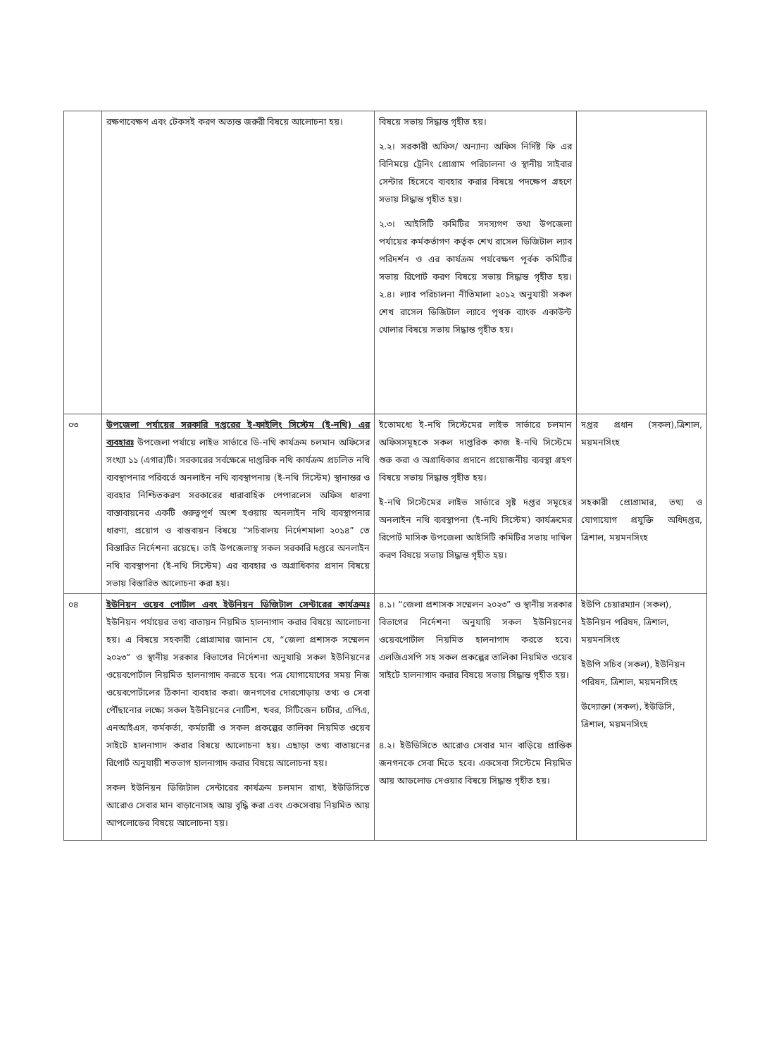| | রক্ষণাবেক্ষণ এবং টেকসই করণ অত্যন্ত জরুরী বিষয়ে আলোচনা হয়। | বিষয়ে সভায় সিদ্ধান্ত গৃহীত হয়। ২.২। সরকারী অফিস/ অন্যান্য অফিস নির্দিষ্ট ফি এর বিনিময়ে ট্রেনিং প্রোগ্রাম পরিচালনা ও স্থানীয় সাইবার সেন্টার হিসেবে ব্যবহার করার বিষয়ে পদক্ষেপ গ্রহণে সভায় সিদ্ধান্ত গৃহীত হয়। ২.৩। আইসিটি কমিটির সদস্যগণ তথা উপজেলা পর্যায়ের কর্মকর্তাগণ কর্তৃক শেখ রাসেল ডিজিটাল ল্যাব পরিদর্শন ও এর কার্যক্রম পর্যবেক্ষণ পূর্বক কমিটির সভায় রিপোর্ট করণ বিষয়ে সভায় সিদ্ধান্ত গৃহীত হয়। ২.৪। ল্যাব পরিচালনা নীতিমালা ২০১২ অনুযায়ী সকল শেখ রাসেল ডিজিটাল ল্যাবে পৃথক ব্যাংক একাউন্ট খোলার বিষয়ে সভায় সিদ্ধান্ত গৃহীত হয়। | |
| ০৩ | উপজেলা পর্যায়ের সরকারি দপ্তরের ই-ফাইলিং সিস্টেম (ই-নথি) এর ব্যবহারঃ উপজেলা পর্যায়ে লাইভ সার্ভারে ডি-নথি কার্যক্রম চলমান অফিসের সংখ্যা ১১ (এগার)টি। সরকারের সর্বক্ষেত্রে দাপ্তরিক নথি কার্যক্রম প্রচলিত নথি ব্যবস্থাপনার পরিবর্তে অনলাইন নথি ব্যবস্থাপনায় (ই-নথি সিস্টেম) স্থানান্তর ও ব্যবহার নিশ্চিতকরণ সরকারের ধারাবাহিক পেপারলেস অফিস ধারণা বাস্তাবায়নের একটি গুরুত্বপূর্ণ অংশ হওয়ায় অনলাইন নথি ব্যবস্থাপনার ধারণা, প্রয়োগ ও বাস্তবায়ন বিষয়ে “সচিবালয় নির্দেশমালা ২০১৪” তে বিস্তারিত নির্দেশনা রয়েছে। তাই উপজেলাস্থ সকল সরকারি দপ্তরে অনলাইন নথি ব্যবস্থাপনা (ই-নথি সিস্টেম) এর ব্যবহার ও অগ্রাধিকার প্রদান বিষয়ে সভায় বিস্তারিত আলোচনা করা হয়। | ইতোমধ্যে ই-নথি সিস্টেমের লাইভ সার্ভারে চলমান অফিসসমূহকে সকল দাপ্তরিক কাজ ই-নথি সিস্টেমে শুরু করা ও অগ্রাধিকার প্রদানে প্রয়োজনীয় ব্যবস্থা গ্রহণ বিষয়ে সভায় সিদ্ধান্ত গৃহীত হয়। ই-নথি সিস্টেমের লাইভ সার্ভারে সৃষ্ট দপ্তর সমূহের অনলাইন নথি ব্যবস্থাপনা (ই-নথি সিস্টেম) কার্যক্রমের রিপোর্ট মাসিক উপজেলা আইসিটি কমিটির সভায় দাখিল করণ বিষয়ে সভায় সিদ্ধান্ত গৃহীত হয়। | দপ্তর প্রধান (সকল),ত্রিশাল, ময়মনসিংহ সহকারী প্রোগ্রামার, তথ্য ও যোগাযোগ প্রযুক্তি অধিদপ্তর, ত্রিশাল, ময়মনসিংহ |
| ০৪ | ইউনিয়ন ওয়েব পোর্টাল এবং ইউনিয়ন ডিজিটাল সেন্টারের কার্যক্রমঃ ইউনিয়ন পর্যায়ের তথ্য বাতায়ন নিয়মিত হালনাগাদ করার বিষয়ে আলোচনা হয়। এ বিষয়ে সহকারী প্রোগ্রামার জানান যে, “জেলা প্রশাসক সম্মেলন ২০২৩” ও স্থানীয় সরকার বিভাগের নির্দেশনা অনুযায়ি সকল ইউনিয়নের ওয়েবপোর্টাল নিয়মিত হালনাগাদ করতে হবে। পত্র যোগাযোগের সময় নিজ ওয়েবপোর্টালের ঠিকানা ব্যবহার করা। জনগণের দোরগোড়ায় তথ্য ও সেবা পৌঁছানোর লক্ষ্যে সকল ইউনিয়নের নোটিশ, খবর, সিটিজেন চার্টার, এপিএ, এনআইএস, কর্মকর্তা, কর্মচারী ও সকল প্রকল্পের তালিকা নিয়মিত ওয়েব সাইটে হালনাগাদ করার বিষয়ে আলোচনা হয়। এছাড়া তথ্য বাতায়নের রিপোর্ট অনুযায়ী শতভাগ হালনাগাদ করার বিষয়ে আলোচনা হয়। সকল ইউনিয়ন ডিজিটাল সেন্টারের কার্যক্রম চলমান রাখা, ইউডিসিতে আরোও সেবার মান বাড়ানোসহ আয় বৃদ্ধি করা এবং একসেবায় নিয়মিত আয় আপলোডের বিষয়ে আলোচনা হয়। | ৪.১। “জেলা প্রশাসক সম্মেলন ২০২৩” ও স্থানীয় সরকার বিভাগের নির্দেশনা অনুযায়ি সকল ইউনিয়নের ওয়েবপোর্টাল নিয়মিত হালনাগাদ করতে হবে। এলজিএসপি সহ সকল প্রকল্পের তালিকা নিয়মিত ওয়েব সাইটে হালনাগাদ করার বিষয়ে সভায় সিদ্ধান্ত গৃহীত হয়। ৪.২। ইউডিসিতে আরোও সেবার মান বাড়িয়ে প্রান্তিক জনগনকে সেবা দিতে হবে। একসেবা সিস্টেমে নিয়মিত আয় আডলোড দেওয়ার বিষয়ে সিদ্ধান্ত গৃহীত হয়। | ইউপি চেয়ারম্যান (সকল), ইউনিয়ন পরিষদ, ত্রিশাল, ময়মনসিংহ ইউপি সচিব (সকল), ইউনিয়ন পরিষদ, ত্রিশাল, ময়মনসিংহ উদ্যোক্তা (সকল), ইউডিসি, ত্রিশাল, ময়মনসিংহ |